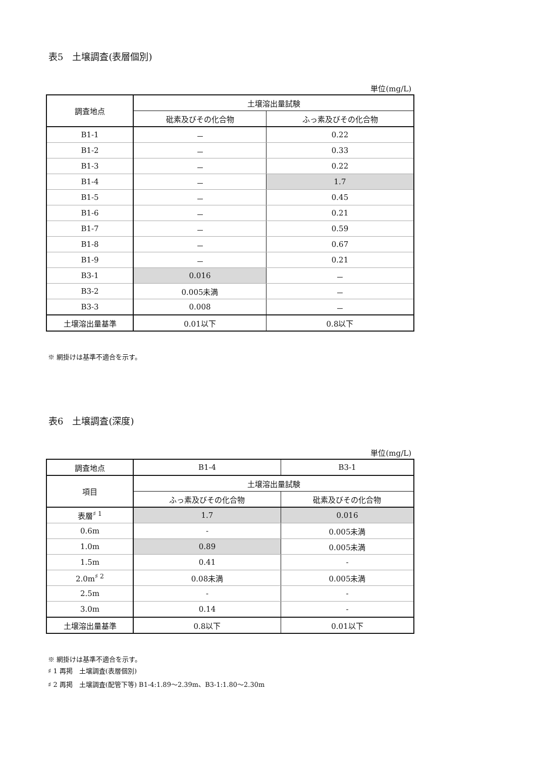表5　土壌調査(表層個別)
単位(mg/L)
| 調査地点 | 土壌溶出量試験 | |
| --- | --- | --- |
| | 砒素及びその化合物 | ふっ素及びその化合物 |
| B1-1 | － | 0.22 |
| B1-2 | － | 0.33 |
| B1-3 | － | 0.22 |
| B1-4 | － | 1.7 |
| B1-5 | － | 0.45 |
| B1-6 | － | 0.21 |
| B1-7 | － | 0.59 |
| B1-8 | － | 0.67 |
| B1-9 | － | 0.21 |
| B3-1 | 0.016 | － |
| B3-2 | 0.005未満 | － |
| B3-3 | 0.008 | － |
| 土壌溶出量基準 | 0.01以下 | 0.8以下 |
※ 網掛けは基準不適合を示す。
表6　土壌調査(深度)
単位(mg/L)
| 調査地点 | B1-4 | B3-1 |
| --- | --- | --- |
| 項目 | 土壌溶出量試験 | |
| | ふっ素及びその化合物 | 砒素及びその化合物 |
| 表層<sup>♯ 1</sup> | 1.7 | 0.016 |
| 0.6m | - | 0.005未満 |
| 1.0m | 0.89 | 0.005未満 |
| 1.5m | 0.41 | - |
| 2.0m<sup>♯ 2</sup> | 0.08未満 | 0.005未満 |
| 2.5m | - | - |
| 3.0m | 0.14 | - |
| 土壌溶出量基準 | 0.8以下 | 0.01以下 |
※ 網掛けは基準不適合を示す。
♯ 1 再掲　土壌調査(表層個別)
♯ 2 再掲　土壌調査(配管下等) B1-4:1.89～2.39m、B3-1:1.80～2.30m